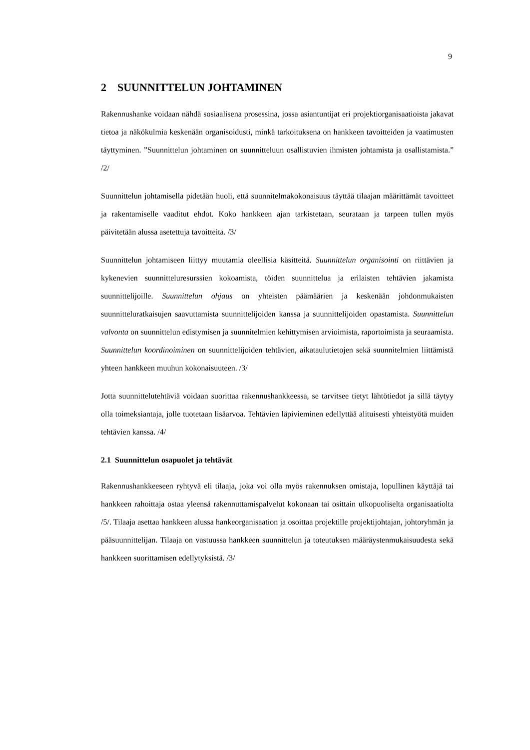9
2 SUUNNITTELUN JOHTAMINEN
Rakennushanke voidaan nähdä sosiaalisena prosessina, jossa asiantuntijat eri projektiorganisaatioista jakavat tietoa ja näkökulmia keskenään organisoidusti, minkä tarkoituksena on hankkeen tavoitteiden ja vaatimusten täyttyminen. ”Suunnittelun johtaminen on suunnitteluun osallistuvien ihmisten johtamista ja osallistamista.” /2/
Suunnittelun johtamisella pidetään huoli, että suunnitelmakokonaisuus täyttää tilaajan määrittämät tavoitteet ja rakentamiselle vaaditut ehdot. Koko hankkeen ajan tarkistetaan, seurataan ja tarpeen tullen myös päivitetään alussa asetettuja tavoitteita. /3/
Suunnittelun johtamiseen liittyy muutamia oleellisia käsitteitä. Suunnittelun organisointi on riittävien ja kykenevien suunnitteluresurssien kokoamista, töiden suunnittelua ja erilaisten tehtävien jakamista suunnittelijoille. Suunnittelun ohjaus on yhteisten päämäärien ja keskenään johdonmukaisten suunnitteluratkaisujen saavuttamista suunnittelijoiden kanssa ja suunnittelijoiden opastamista. Suunnittelun valvonta on suunnittelun edistymisen ja suunnitelmien kehittymisen arvioimista, raportoimista ja seuraamista. Suunnittelun koordinoiminen on suunnittelijoiden tehtävien, aikataulutietojen sekä suunnitelmien liittämistä yhteen hankkeen muuhun kokonaisuuteen. /3/
Jotta suunnittelutehtäviä voidaan suorittaa rakennushankkeessa, se tarvitsee tietyt lähtötiedot ja sillä täytyy olla toimeksiantaja, jolle tuotetaan lisäarvoa. Tehtävien läpivieminen edellyttää alituisesti yhteistyötä muiden tehtävien kanssa. /4/
2.1 Suunnittelun osapuolet ja tehtävät
Rakennushankkeeseen ryhtyvä eli tilaaja, joka voi olla myös rakennuksen omistaja, lopullinen käyttäjä tai hankkeen rahoittaja ostaa yleensä rakennuttamispalvelut kokonaan tai osittain ulkopuoliselta organisaatiolta /5/. Tilaaja asettaa hankkeen alussa hankeorganisaation ja osoittaa projektille projektijohtajan, johtoryhmän ja pääsuunnittelijan. Tilaaja on vastuussa hankkeen suunnittelun ja toteutuksen määräystenmukaisuudesta sekä hankkeen suorittamisen edellytyksistä. /3/